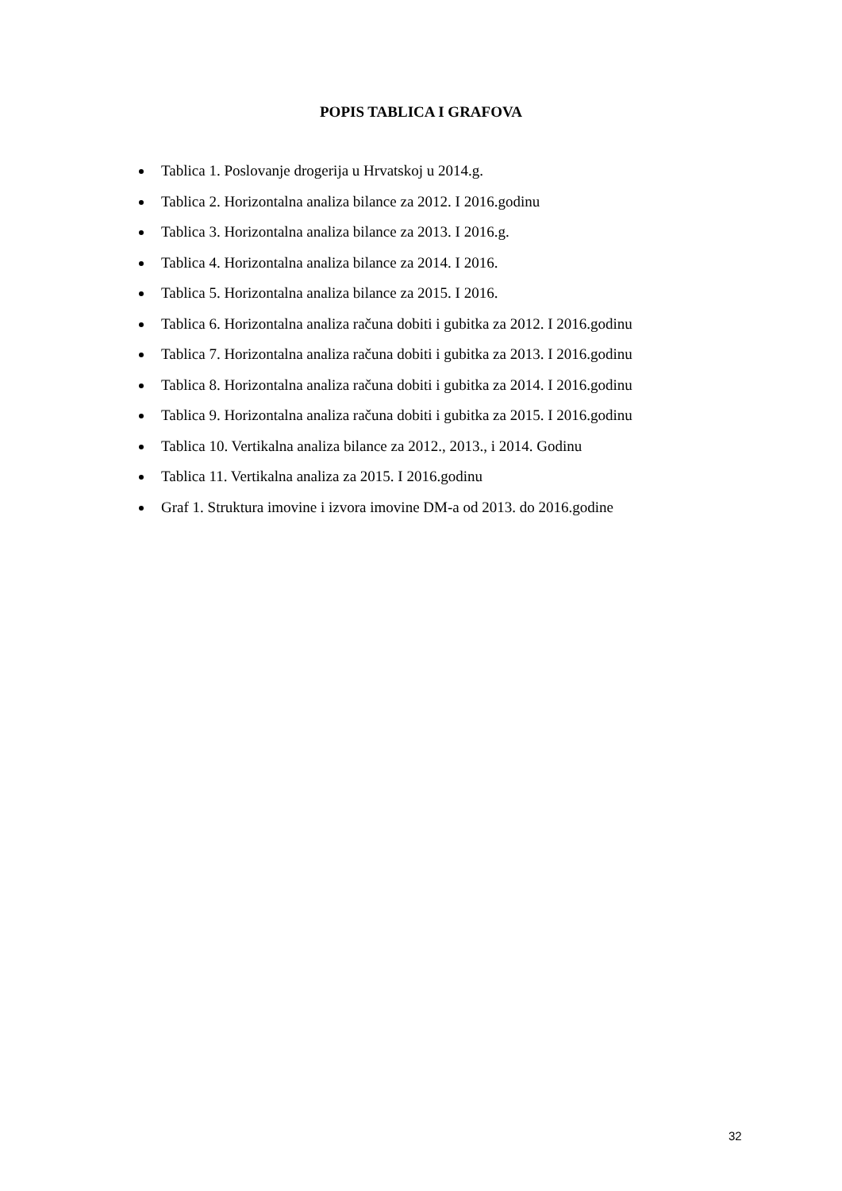POPIS TABLICA I GRAFOVA
Tablica 1. Poslovanje drogerija u Hrvatskoj u 2014.g.
Tablica 2. Horizontalna analiza bilance za 2012. I 2016.godinu
Tablica 3. Horizontalna analiza bilance za 2013. I 2016.g.
Tablica 4. Horizontalna analiza bilance za 2014. I 2016.
Tablica 5. Horizontalna analiza bilance za 2015. I 2016.
Tablica 6. Horizontalna analiza računa dobiti i gubitka za 2012. I 2016.godinu
Tablica 7. Horizontalna analiza računa dobiti i gubitka za 2013. I 2016.godinu
Tablica 8. Horizontalna analiza računa dobiti i gubitka za 2014. I 2016.godinu
Tablica 9. Horizontalna analiza računa dobiti i gubitka za 2015. I 2016.godinu
Tablica 10. Vertikalna analiza bilance za 2012., 2013., i 2014. Godinu
Tablica 11. Vertikalna analiza za 2015. I 2016.godinu
Graf 1. Struktura imovine i izvora imovine DM-a od 2013. do 2016.godine
32